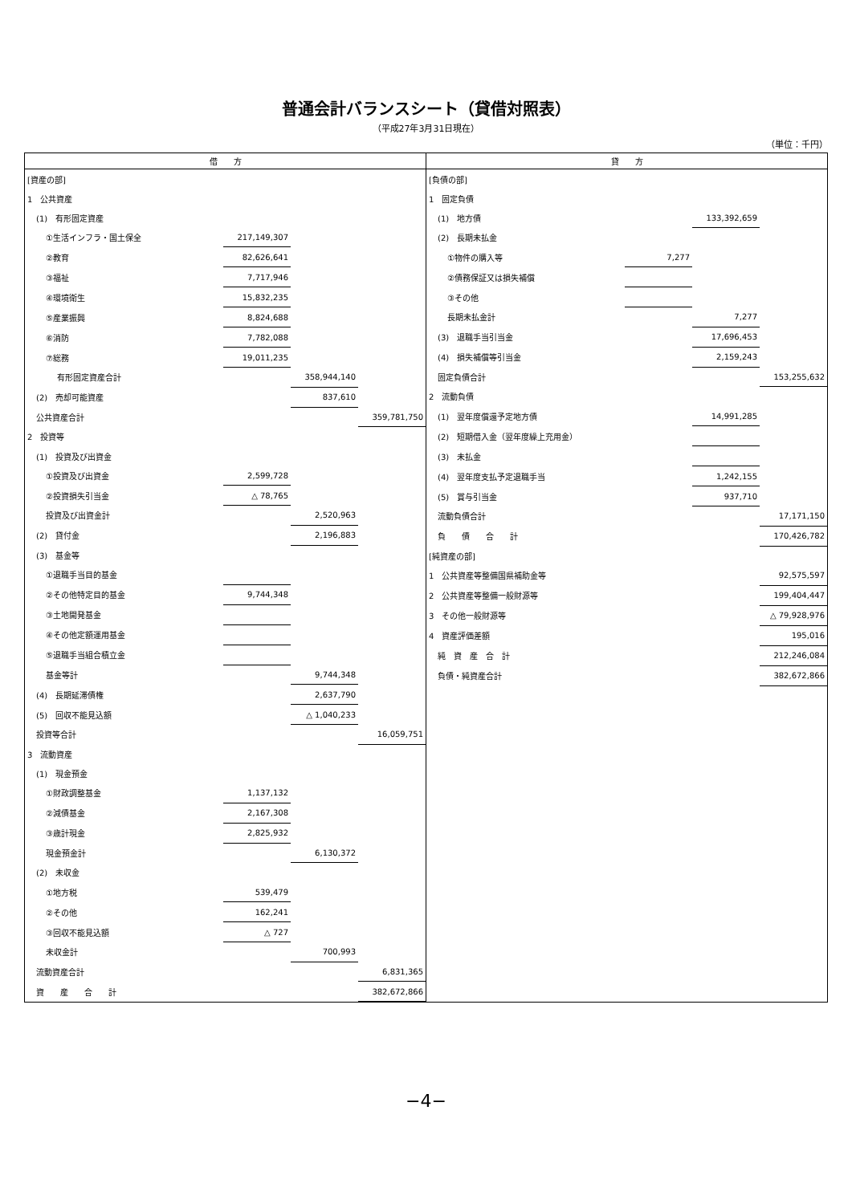普通会計バランスシート（貸借対照表）
（平成27年3月31日現在）
（単位：千円）
| 借 方 | | | |
| --- | --- | --- | --- |
| [資産の部] | | | |
| 1 公共資産 | | | |
| (1) 有形固定資産 | | | |
| ①生活インフラ・国土保全 | 217,149,307 | | |
| ②教育 | 82,626,641 | | |
| ③福祉 | 7,717,946 | | |
| ④環境衛生 | 15,832,235 | | |
| ⑤産業振興 | 8,824,688 | | |
| ⑥消防 | 7,782,088 | | |
| ⑦総務 | 19,011,235 | | |
| 有形固定資産合計 | | 358,944,140 | |
| (2) 売却可能資産 | | 837,610 | |
| 公共資産合計 | | | 359,781,750 |
| 2 投資等 | | | |
| (1) 投資及び出資金 | | | |
| ①投資及び出資金 | 2,599,728 | | |
| ②投資損失引当金 | △ 78,765 | | |
| 投資及び出資金計 | | 2,520,963 | |
| (2) 貸付金 | | 2,196,883 | |
| (3) 基金等 | | | |
| ①退職手当目的基金 | | | |
| ②その他特定目的基金 | 9,744,348 | | |
| ③土地開発基金 | | | |
| ④その他定額運用基金 | | | |
| ⑤退職手当組合積立金 | | | |
| 基金等計 | | 9,744,348 | |
| (4) 長期延滞債権 | | 2,637,790 | |
| (5) 回収不能見込額 | | △ 1,040,233 | |
| 投資等合計 | | | 16,059,751 |
| 3 流動資産 | | | |
| (1) 現金預金 | | | |
| ①財政調整基金 | 1,137,132 | | |
| ②減債基金 | 2,167,308 | | |
| ③歳計現金 | 2,825,932 | | |
| 現金預金計 | | 6,130,372 | |
| (2) 未収金 | | | |
| ①地方税 | 539,479 | | |
| ②その他 | 162,241 | | |
| ③回収不能見込額 | △ 727 | | |
| 未収金計 | | 700,993 | |
| 流動資産合計 | | | 6,831,365 |
| 資 産 合 計 | | | 382,672,866 |
| 貸 方 | | | |
| --- | --- | --- | --- |
| [負債の部] | | | |
| 1 固定負債 | | | |
| (1) 地方債 | | 133,392,659 | |
| (2) 長期未払金 | | | |
| ①物件の購入等 | 7,277 | | |
| ②債務保証又は損失補償 | | | |
| ③その他 | | | |
| 長期未払金計 | | 7,277 | |
| (3) 退職手当引当金 | | 17,696,453 | |
| (4) 損失補償等引当金 | | 2,159,243 | |
| 固定負債合計 | | | 153,255,632 |
| 2 流動負債 | | | |
| (1) 翌年度償還予定地方債 | | 14,991,285 | |
| (2) 短期借入金（翌年度繰上充用金） | | | |
| (3) 未払金 | | | |
| (4) 翌年度支払予定退職手当 | | 1,242,155 | |
| (5) 賞与引当金 | | 937,710 | |
| 流動負債合計 | | | 17,171,150 |
| 負 債 合 計 | | | 170,426,782 |
| [純資産の部] | | | |
| 1 公共資産等整備国県補助金等 | | | 92,575,597 |
| 2 公共資産等整備一般財源等 | | | 199,404,447 |
| 3 その他一般財源等 | | | △ 79,928,976 |
| 4 資産評価差額 | | | 195,016 |
| 純 資 産 合 計 | | | 212,246,084 |
| 負債・純資産合計 | | | 382,672,866 |
−4−